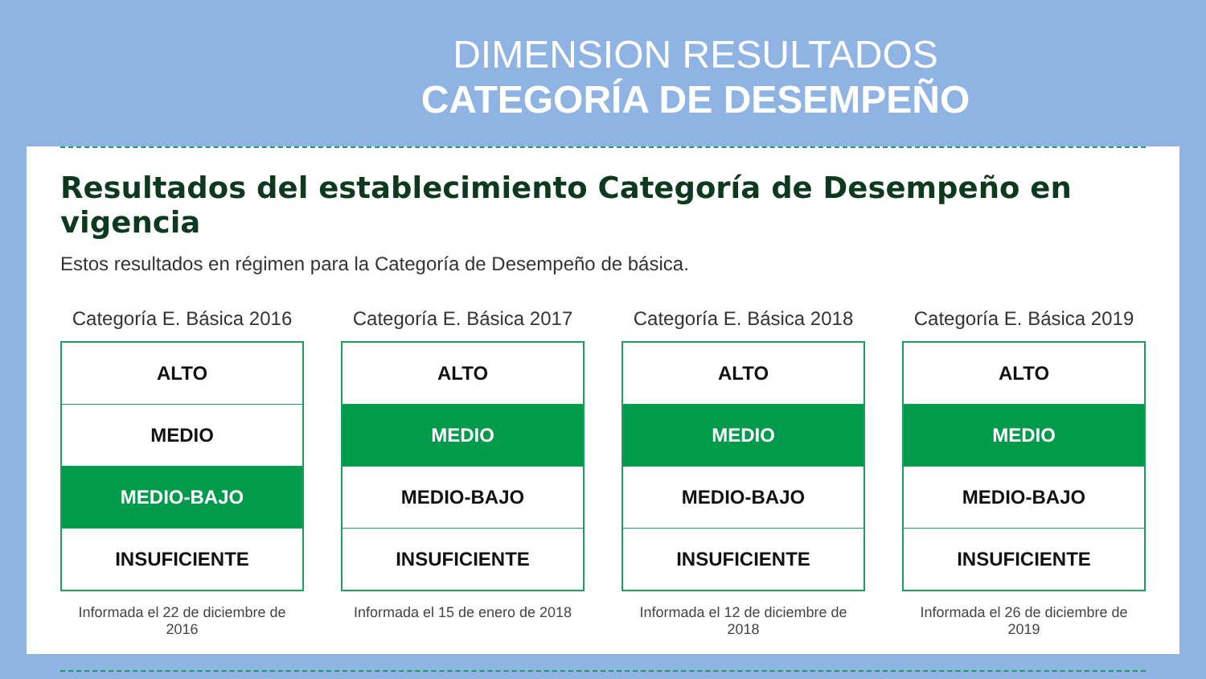DIMENSION RESULTADOS
CATEGORÍA DE DESEMPEÑO
Resultados del establecimiento Categoría de Desempeño en vigencia
Estos resultados en régimen para la Categoría de Desempeño de básica.
Categoría E. Básica 2016
ALTO
MEDIO
MEDIO-BAJO
INSUFICIENTE
Informada el 22 de diciembre de 2016
Categoría E. Básica 2017
ALTO
MEDIO
MEDIO-BAJO
INSUFICIENTE
Informada el 15 de enero de 2018
Categoría E. Básica 2018
ALTO
MEDIO
MEDIO-BAJO
INSUFICIENTE
Informada el 12 de diciembre de 2018
Categoría E. Básica 2019
ALTO
MEDIO
MEDIO-BAJO
INSUFICIENTE
Informada el 26 de diciembre de 2019